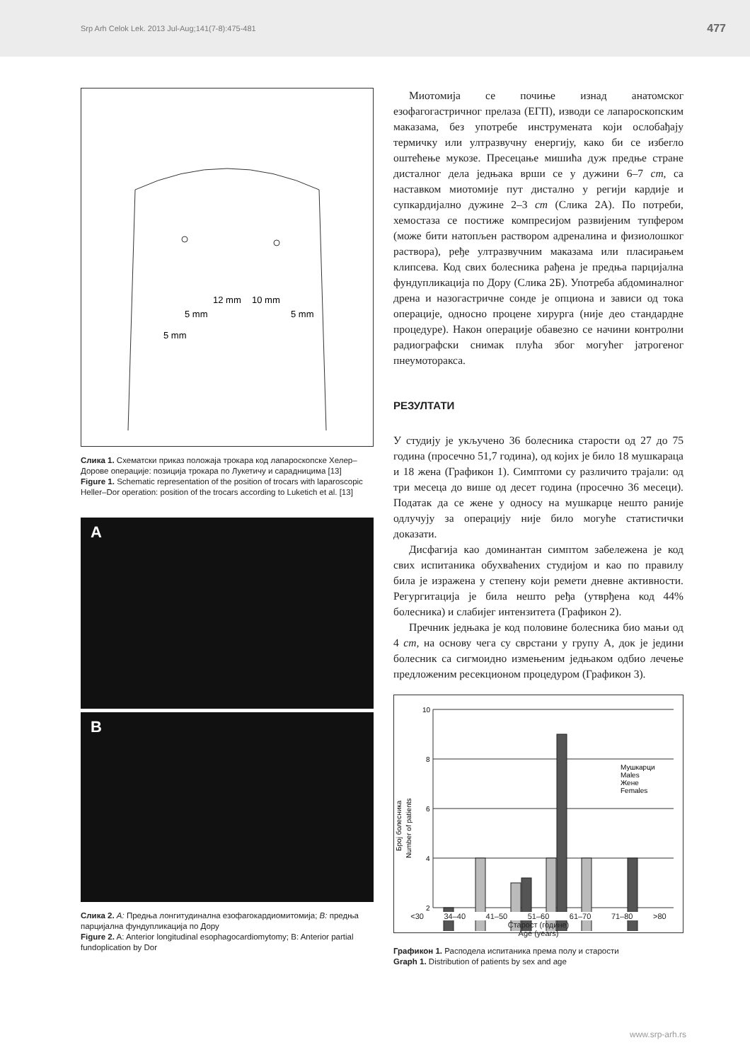Srp Arh Celok Lek. 2013 Jul-Aug;141(7-8):475-481 477
12 mm
10 mm
5 mm
5 mm
5 mm
Слика 1. Схематски приказ положаја трокара код лапароскопске Хелер–Дорове операције: позиција трокара по Лукетичу и сарадницима [13]
Figure 1. Schematic representation of the position of trocars with laparoscopic Heller–Dor operation: position of the trocars according to Luketich et al. [13]
A
B
Слика 2. A: Предња лонгитудинална езофагокардиомитомија; B: предња парцијална фундупликација по Дору
Figure 2. A: Anterior longitudinal esophagocardiomytomy; B: Anterior partial fundoplication by Dor
Миотомија се почиње изнад анатомског езофагогастричног прелаза (ЕГП), изводи се лапароскопским маказама, без употребе инструмената који ослобађају термичку или ултразвучну енергију, како би се избегло оштећење мукозе. Пресецање мишића дуж предње стране дисталног дела једњака врши се у дужини 6–7 cm, са наставком миотомије пут дистално у регији кардије и супкардијално дужине 2–3 cm (Слика 2А). По потреби, хемостаза се постиже компресијом развијеним тупфером (може бити натопљен раствором адреналина и физиолошког раствора), ређе ултразвучним маказама или пласирањем клипсева. Код свих болесника рађена је предња парцијална фундупликација по Дору (Слика 2Б). Употреба абдоминалног дрена и назогастричне сонде је опциона и зависи од тока операције, односно процене хирурга (није део стандардне процедуре). Након операције обавезно се начини контролни радиографски снимак плућа због могућег јатрогеног пнеумоторакса.
РЕЗУЛТАТИ
У студију је укључено 36 болесника старости од 27 до 75 година (просечно 51,7 година), од којих је било 18 мушкараца и 18 жена (Графикон 1). Симптоми су различито трајали: од три месеца до више од десет година (просечно 36 месеци). Податак да се жене у односу на мушкарце нешто раније одлучују за операцију није било могуће статистички доказати.
Дисфагија као доминантан симптом забележена је код свих испитаника обухваћених студијом и као по правилу била је изражена у степену који ремети дневне активности. Регургитација је била нешто ређа (утврђена код 44% болесника) и слабијег интензитета (Графикон 2).
Пречник једњака је код половине болесника био мањи од 4 cm, на основу чега су сврстани у групу А, док је једини болесник са сигмоидно измењеним једњаком одбио лечење предложеним ресекционом процедуром (Графикон 3).
Број болесника
Number of patients
10
8
6
4
2
Мушкарци
Males
Жене
Females
<30 34–40 41–50 51–60 61–70 71–80 >80
Старост (године)
Age (years)
Графикон 1. Расподела испитаника према полу и старости
Graph 1. Distribution of patients by sex and age
www.srp-arh.rs